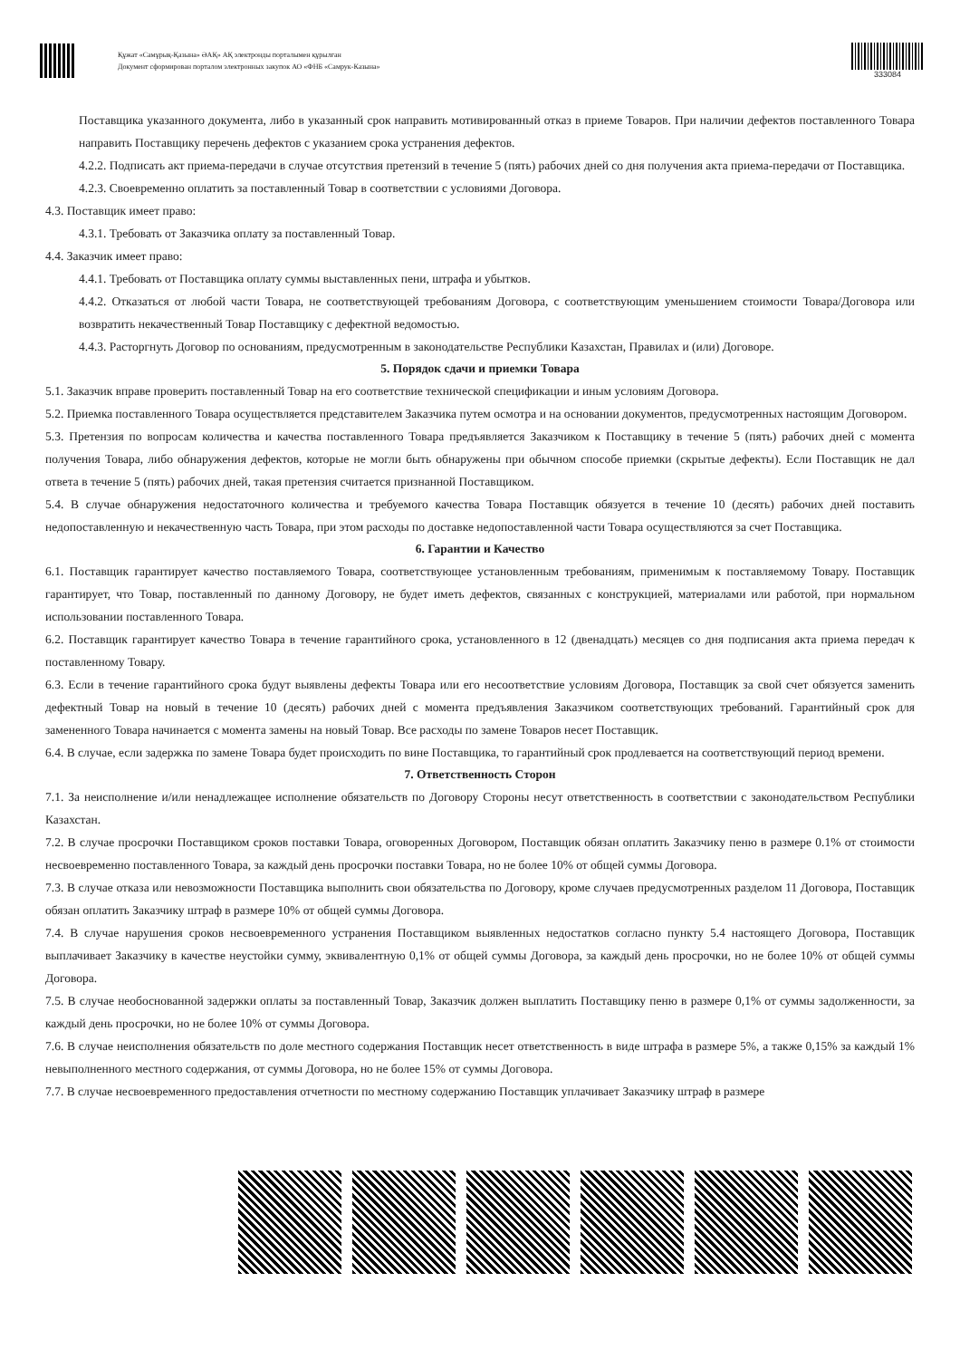Құжат «Самұрық-Қазына» ӘАҚ» АҚ электронды порталымен құрылған
Документ сформирован порталом электронных закупок АО «ФНБ «Самрук-Казына»
333084
Поставщика указанного документа, либо в указанный срок направить мотивированный отказ в приеме Товаров. При наличии дефектов поставленного Товара направить Поставщику перечень дефектов с указанием срока устранения дефектов.
4.2.2. Подписать акт приема-передачи в случае отсутствия претензий в течение 5 (пять) рабочих дней со дня получения акта приема-передачи от Поставщика.
4.2.3. Своевременно оплатить за поставленный Товар в соответствии с условиями Договора.
4.3. Поставщик имеет право:
4.3.1. Требовать от Заказчика оплату за поставленный Товар.
4.4. Заказчик имеет право:
4.4.1. Требовать от Поставщика оплату суммы выставленных пени, штрафа и убытков.
4.4.2. Отказаться от любой части Товара, не соответствующей требованиям Договора, с соответствующим уменьшением стоимости Товара/Договора или возвратить некачественный Товар Поставщику с дефектной ведомостью.
4.4.3. Расторгнуть Договор по основаниям, предусмотренным в законодательстве Республики Казахстан, Правилах и (или) Договоре.
5. Порядок сдачи и приемки Товара
5.1. Заказчик вправе проверить поставленный Товар на его соответствие технической спецификации и иным условиям Договора.
5.2. Приемка поставленного Товара осуществляется представителем Заказчика путем осмотра и на основании документов, предусмотренных настоящим Договором.
5.3. Претензия по вопросам количества и качества поставленного Товара предъявляется Заказчиком к Поставщику в течение 5 (пять) рабочих дней с момента получения Товара, либо обнаружения дефектов, которые не могли быть обнаружены при обычном способе приемки (скрытые дефекты). Если Поставщик не дал ответа в течение 5 (пять) рабочих дней, такая претензия считается признанной Поставщиком.
5.4. В случае обнаружения недостаточного количества и требуемого качества Товара Поставщик обязуется в течение 10 (десять) рабочих дней поставить недопоставленную и некачественную часть Товара, при этом расходы по доставке недопоставленной части Товара осуществляются за счет Поставщика.
6. Гарантии и Качество
6.1. Поставщик гарантирует качество поставляемого Товара, соответствующее установленным требованиям, применимым к поставляемому Товару. Поставщик гарантирует, что Товар, поставленный по данному Договору, не будет иметь дефектов, связанных с конструкцией, материалами или работой, при нормальном использовании поставленного Товара.
6.2. Поставщик гарантирует качество Товара в течение гарантийного срока, установленного в 12 (двенадцать) месяцев со дня подписания акта приема передач к поставленному Товару.
6.3. Если в течение гарантийного срока будут выявлены дефекты Товара или его несоответствие условиям Договора, Поставщик за свой счет обязуется заменить дефектный Товар на новый в течение 10 (десять) рабочих дней с момента предъявления Заказчиком соответствующих требований. Гарантийный срок для замененного Товара начинается с момента замены на новый Товар. Все расходы по замене Товаров несет Поставщик.
6.4. В случае, если задержка по замене Товара будет происходить по вине Поставщика, то гарантийный срок продлевается на соответствующий период времени.
7. Ответственность Сторон
7.1. За неисполнение и/или ненадлежащее исполнение обязательств по Договору Стороны несут ответственность в соответствии с законодательством Республики Казахстан.
7.2. В случае просрочки Поставщиком сроков поставки Товара, оговоренных Договором, Поставщик обязан оплатить Заказчику пеню в размере 0.1% от стоимости несвоевременно поставленного Товара, за каждый день просрочки поставки Товара, но не более 10% от общей суммы Договора.
7.3. В случае отказа или невозможности Поставщика выполнить свои обязательства по Договору, кроме случаев предусмотренных разделом 11 Договора, Поставщик обязан оплатить Заказчику штраф в размере 10% от общей суммы Договора.
7.4. В случае нарушения сроков несвоевременного устранения Поставщиком выявленных недостатков согласно пункту 5.4 настоящего Договора, Поставщик выплачивает Заказчику в качестве неустойки сумму, эквивалентную 0,1% от общей суммы Договора, за каждый день просрочки, но не более 10% от общей суммы Договора.
7.5. В случае необоснованной задержки оплаты за поставленный Товар, Заказчик должен выплатить Поставщику пеню в размере 0,1% от суммы задолженности, за каждый день просрочки, но не более 10% от суммы Договора.
7.6. В случае неисполнения обязательств по доле местного содержания Поставщик несет ответственность в виде штрафа в размере 5%, а также 0,15% за каждый 1% невыполненного местного содержания, от суммы Договора, но не более 15% от суммы Договора.
7.7. В случае несвоевременного предоставления отчетности по местному содержанию Поставщик уплачивает Заказчику штраф в размере